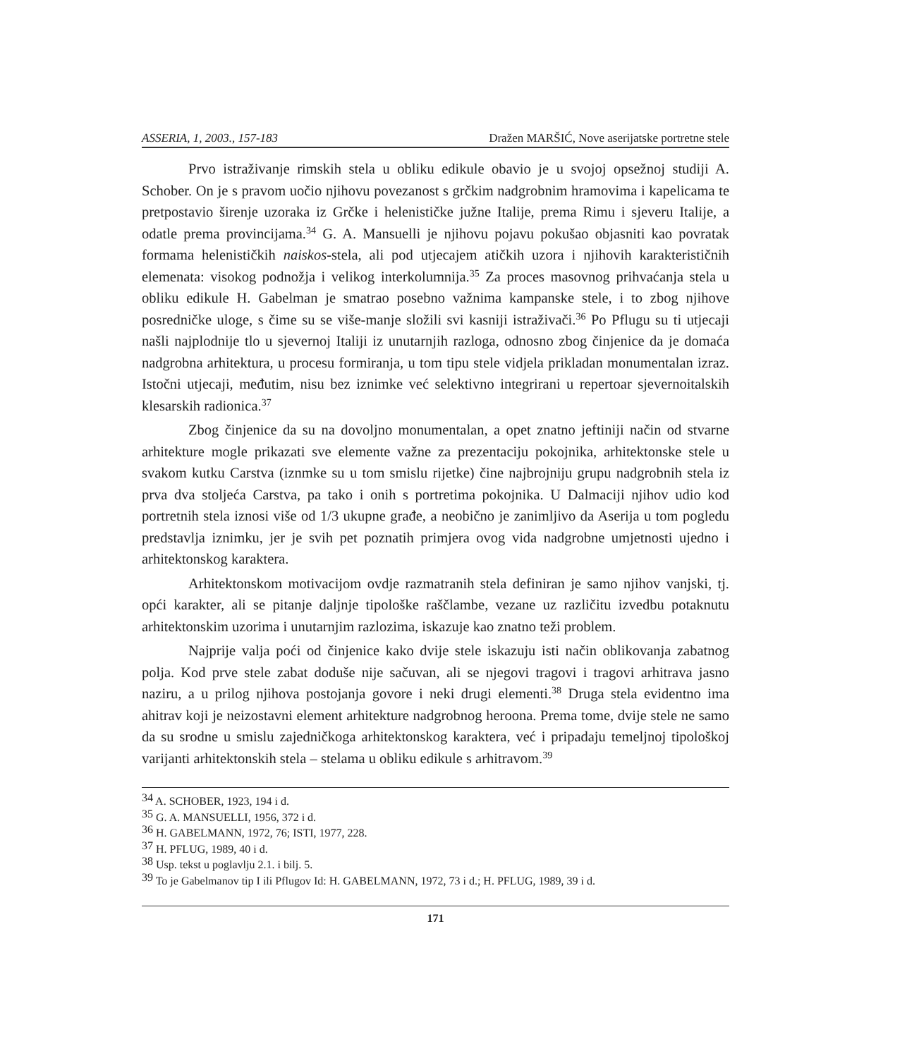ASSERIA, 1, 2003., 157-183 Dražen MARŠIĆ, Nove aserijatske portretne stele
Prvo istraživanje rimskih stela u obliku edikule obavio je u svojoj opsežnoj studiji A. Schober. On je s pravom uočio njihovu povezanost s grčkim nadgrobnim hramovima i kapelicama te pretpostavio širenje uzoraka iz Grčke i helenističke južne Italije, prema Rimu i sjeveru Italije, a odatle prema provincijama.<sup>34</sup> G. A. Mansuelli je njihovu pojavu pokušao objasniti kao povratak formama helenističkih naiskos-stela, ali pod utjecajem atičkih uzora i njihovih karakterističnih elemenata: visokog podnožja i velikog interkolumnija.<sup>35</sup> Za proces masovnog prihvaćanja stela u obliku edikule H. Gabelman je smatrao posebno važnima kampanske stele, i to zbog njihove posredničke uloge, s čime su se više-manje složili svi kasniji istraživači.<sup>36</sup> Po Pflugu su ti utjecaji našli najplodnije tlo u sjevernoj Italiji iz unutarnjih razloga, odnosno zbog činjenice da je domaća nadgrobna arhitektura, u procesu formiranja, u tom tipu stele vidjela prikladan monumentalan izraz. Istočni utjecaji, međutim, nisu bez iznimke već selektivno integrirani u repertoar sjevernoitalskih klesarskih radionica.<sup>37</sup>
Zbog činjenice da su na dovoljno monumentalan, a opet znatno jeftiniji način od stvarne arhitekture mogle prikazati sve elemente važne za prezentaciju pokojnika, arhitektonske stele u svakom kutku Carstva (iznmke su u tom smislu rijetke) čine najbrojniju grupu nadgrobnih stela iz prva dva stoljeća Carstva, pa tako i onih s portretima pokojnika. U Dalmaciji njihov udio kod portretnih stela iznosi više od 1/3 ukupne građe, a neobično je zanimljivo da Aserija u tom pogledu predstavlja iznimku, jer je svih pet poznatih primjera ovog vida nadgrobne umjetnosti ujedno i arhitektonskog karaktera.
Arhitektonskom motivacijom ovdje razmatranih stela definiran je samo njihov vanjski, tj. opći karakter, ali se pitanje daljnje tipološke raščlambe, vezane uz različitu izvedbu potaknutu arhitektonskim uzorima i unutarnjim razlozima, iskazuje kao znatno teži problem.
Najprije valja poći od činjenice kako dvije stele iskazuju isti način oblikovanja zabatnog polja. Kod prve stele zabat doduše nije sačuvan, ali se njegovi tragovi i tragovi arhitrava jasno naziru, a u prilog njihova postojanja govore i neki drugi elementi.<sup>38</sup> Druga stela evidentno ima ahitrav koji je neizostavni element arhitekture nadgrobnog heroona. Prema tome, dvije stele ne samo da su srodne u smislu zajedničkoga arhitektonskog karaktera, već i pripadaju temeljnoj tipološkoj varijanti arhitektonskih stela – stelama u obliku edikule s arhitravom.<sup>39</sup>
<sup>34</sup> A. SCHOBER, 1923, 194 i d.
<sup>35</sup> G. A. MANSUELLI, 1956, 372 i d.
<sup>36</sup> H. GABELMANN, 1972, 76; ISTI, 1977, 228.
<sup>37</sup> H. PFLUG, 1989, 40 i d.
<sup>38</sup> Usp. tekst u poglavlju 2.1. i bilj. 5.
<sup>39</sup> To je Gabelmanov tip I ili Pflugov Id: H. GABELMANN, 1972, 73 i d.; H. PFLUG, 1989, 39 i d.
171